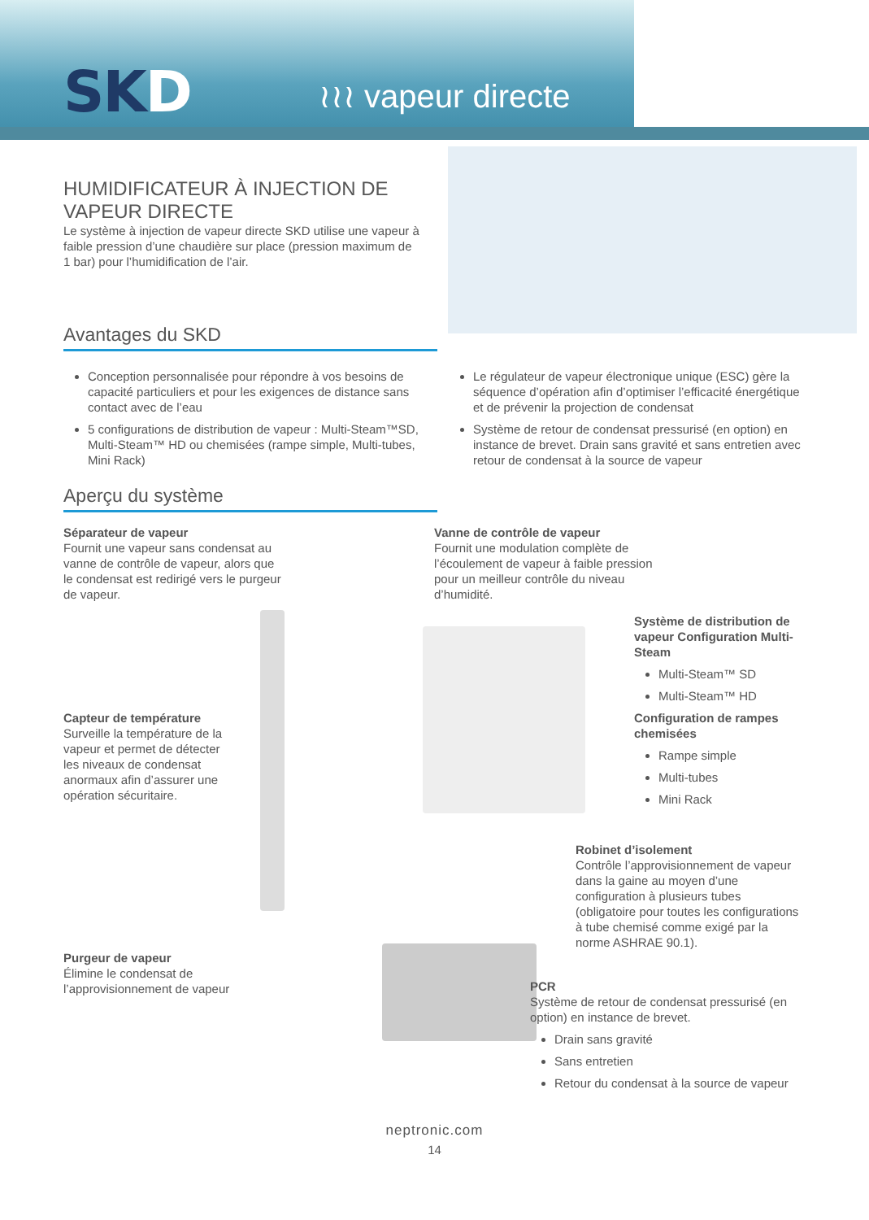SKD ≀≀≀ vapeur directe
HUMIDIFICATEUR À INJECTION DE VAPEUR DIRECTE
Le système à injection de vapeur directe SKD utilise une vapeur à faible pression d’une chaudière sur place (pression maximum de 1 bar) pour l’humidification de l’air.
Avantages du SKD
Conception personnalisée pour répondre à vos besoins de capacité particuliers et pour les exigences de distance sans contact avec de l’eau
5 configurations de distribution de vapeur : Multi-Steam™SD, Multi-Steam™ HD ou chemisées (rampe simple, Multi-tubes, Mini Rack)
Le régulateur de vapeur électronique unique (ESC) gère la séquence d’opération afin d’optimiser l’efficacité énergétique et de prévenir la projection de condensat
Système de retour de condensat pressurisé (en option) en instance de brevet. Drain sans gravité et sans entretien avec retour de condensat à la source de vapeur
Aperçu du système
Séparateur de vapeur
Fournit une vapeur sans condensat au vanne de contrôle de vapeur, alors que le condensat est redirigé vers le purgeur de vapeur.
Vanne de contrôle de vapeur
Fournit une modulation complète de l’écoulement de vapeur à faible pression pour un meilleur contrôle du niveau d’humidité.
Système de distribution de vapeur Configuration Multi-Steam
Multi-Steam™ SD
Multi-Steam™ HD
Configuration de rampes chemisées
Rampe simple
Multi-tubes
Mini Rack
Capteur de température
Surveille la température de la vapeur et permet de détecter les niveaux de condensat anormaux afin d’assurer une opération sécuritaire.
Robinet d’isolement
Contrôle l’approvisionnement de vapeur dans la gaine au moyen d’une configuration à plusieurs tubes (obligatoire pour toutes les configurations à tube chemisé comme exigé par la norme ASHRAE 90.1).
Purgeur de vapeur
Élimine le condensat de l’approvisionnement de vapeur
PCR
Système de retour de condensat pressurisé (en option) en instance de brevet.
Drain sans gravité
Sans entretien
Retour du condensat à la source de vapeur
neptronic.com
14